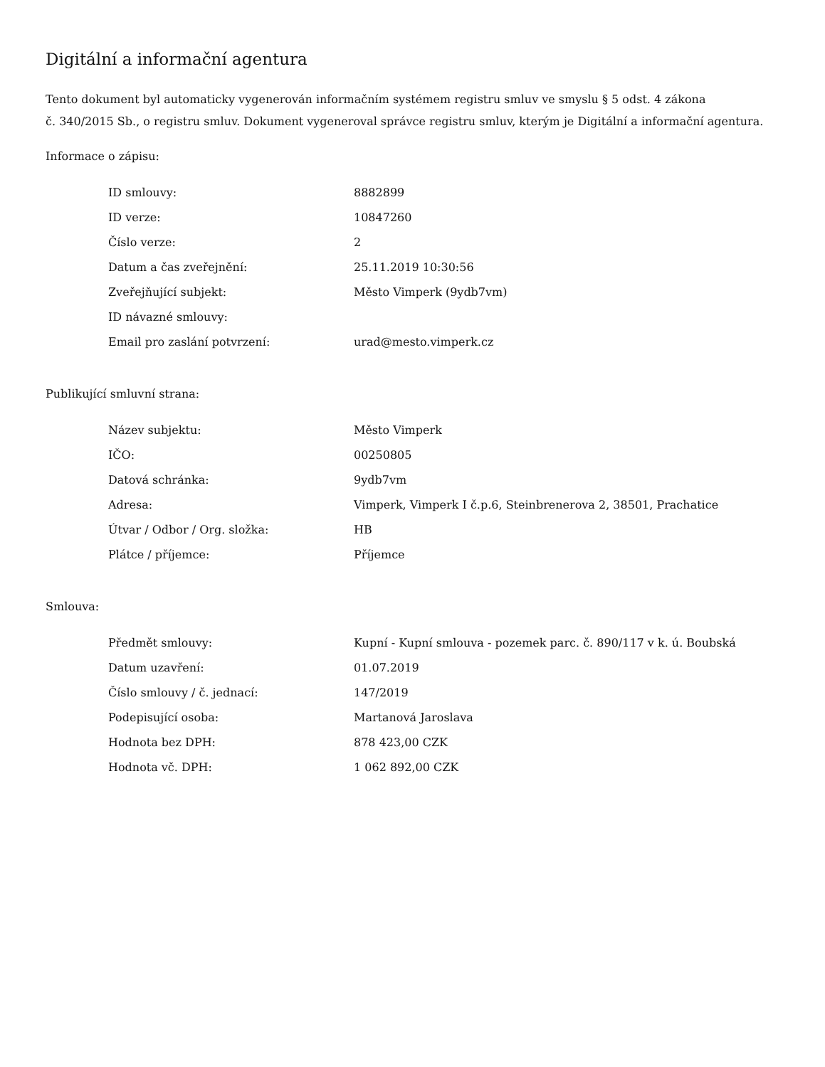Digitální a informační agentura
Tento dokument byl automaticky vygenerován informačním systémem registru smluv ve smyslu § 5 odst. 4 zákona
č. 340/2015 Sb., o registru smluv. Dokument vygeneroval správce registru smluv, kterým je Digitální a informační agentura.
Informace o zápisu:
| ID smlouvy: | 8882899 |
| ID verze: | 10847260 |
| Číslo verze: | 2 |
| Datum a čas zveřejnění: | 25.11.2019 10:30:56 |
| Zveřejňující subjekt: | Město Vimperk (9ydb7vm) |
| ID návazné smlouvy: | |
| Email pro zaslání potvrzení: | urad@mesto.vimperk.cz |
Publikující smluvní strana:
| Název subjektu: | Město Vimperk |
| IČO: | 00250805 |
| Datová schránka: | 9ydb7vm |
| Adresa: | Vimperk, Vimperk I č.p.6, Steinbrenerova 2, 38501, Prachatice |
| Útvar / Odbor / Org. složka: | HB |
| Plátce / příjemce: | Příjemce |
Smlouva:
| Předmět smlouvy: | Kupní - Kupní smlouva - pozemek parc. č. 890/117 v k. ú. Boubská |
| Datum uzavření: | 01.07.2019 |
| Číslo smlouvy / č. jednací: | 147/2019 |
| Podepisující osoba: | Martanová Jaroslava |
| Hodnota bez DPH: | 878 423,00 CZK |
| Hodnota vč. DPH: | 1 062 892,00 CZK |